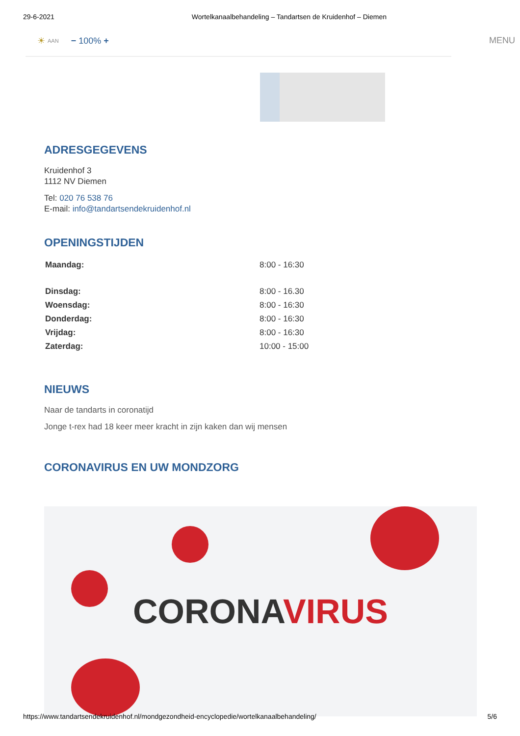29-6-2021 Wortelkanaalbehandeling – Tandartsen de Kruidenhof – Diemen
☀ AAN − 100% + MENU
ADRESGEGEVENS
Kruidenhof 3
1112 NV Diemen
Tel: 020 76 538 76
E-mail: info@tandartsendekruidenhof.nl
OPENINGSTIJDEN
| Maandag: | 8:00 - 16:30 |
| Dinsdag: | 8:00 - 16.30 |
| Woensdag: | 8:00 - 16:30 |
| Donderdag: | 8:00 - 16:30 |
| Vrijdag: | 8:00 - 16:30 |
| Zaterdag: | 10:00 - 15:00 |
NIEUWS
Naar de tandarts in coronatijd
Jonge t-rex had 18 keer meer kracht in zijn kaken dan wij mensen
CORONAVIRUS EN UW MONDZORG
CORONAVIRUS
https://www.tandartsendekruidenhof.nl/mondgezondheid-encyclopedie/wortelkanaalbehandeling/ 5/6